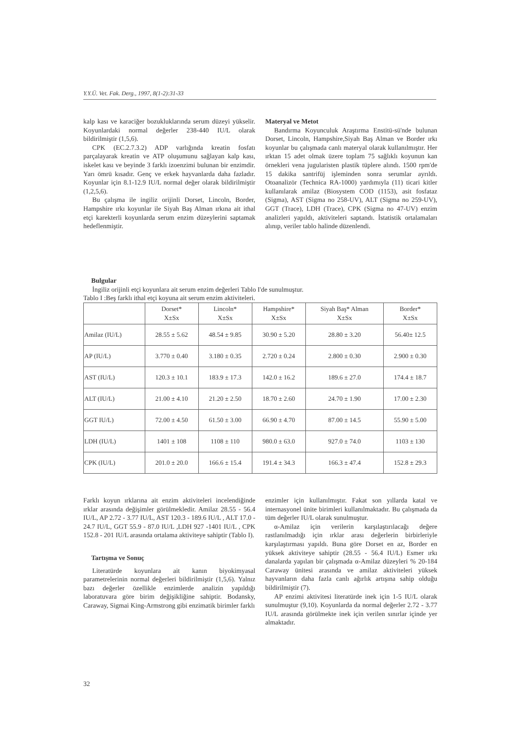Y.Y.Ü. Vet. Fak. Derg., 1997, 8(1-2):31-33
kalp kası ve karaciğer bozukluklarında serum düzeyi yükselir. Koyunlardaki normal değerler 238-440 IU/L olarak bildirilmiştir (1,5,6).
CPK (EC.2.7.3.2) ADP varlığında kreatin fosfatı parçalayarak kreatin ve ATP oluşumunu sağlayan kalp kası, iskelet kası ve beyinde 3 farklı izoenzimi bulunan bir enzimdir. Yarı ömrü kısadır. Genç ve erkek hayvanlarda daha fazladır. Koyunlar için 8.1-12.9 IU/L normal değer olarak bildirilmiştir (1,2,5,6).
Bu çalışma ile ingiliz orijinli Dorset, Lincoln, Border, Hampshire ırkı koyunlar ile Siyah Baş Alman ırkına ait ithal etçi karekterli koyunlarda serum enzim düzeylerini saptamak hedeflenmiştir.
Materyal ve Metot
Bandırma Koyunculuk Araştırma Enstitü-sü'nde bulunan Dorset, Lincoln, Hampshire,Siyah Baş Alman ve Border ırkı koyunlar bu çalışmada canlı materyal olarak kullanılmıştır. Her ırktan 15 adet olmak üzere toplam 75 sağlıklı koyunun kan örnekleri vena jugularisten plastik tüplere alındı. 1500 rpm'de 15 dakika santrifüj işleminden sonra serumlar ayrıldı. Otoanalizör (Technica RA-1000) yardımıyla (11) ticari kitler kullanılarak amilaz (Biosystem COD (1153), asit fosfataz (Sigma), AST (Sigma no 258-UV), ALT (Sigma no 259-UV), GGT (Trace), LDH (Trace), CPK (Sigma no 47-UV) enzim analizleri yapıldı, aktiviteleri saptandı. İstatistik ortalamaları alınıp, veriler tablo halinde düzenlendi.
Bulgular
İngiliz orijinli etçi koyunlara ait serum enzim değerleri Tablo I'de sunulmuştur.
Tablo I :Beş farklı ithal etçi koyuna ait serum enzim aktiviteleri.
| | Dorset* X±Sx | Lincoln* X±Sx | Hampshire* X±Sx | Siyah Baş* Alman X±Sx | Border* X±Sx |
| --- | --- | --- | --- | --- | --- |
| Amilaz (IU/L) | 28.55 ± 5.62 | 48.54 ± 9.85 | 30.90 ± 5.20 | 28.80 ± 3.20 | 56.40± 12.5 |
| AP (IU/L) | 3.770 ± 0.40 | 3.180 ± 0.35 | 2.720 ± 0.24 | 2.800 ± 0.30 | 2.900 ± 0.30 |
| AST (IU/L) | 120.3 ± 10.1 | 183.9 ± 17.3 | 142.0 ± 16.2 | 189.6 ± 27.0 | 174.4 ± 18.7 |
| ALT (IU/L) | 21.00 ± 4.10 | 21.20 ± 2.50 | 18.70 ± 2.60 | 24.70 ± 1.90 | 17.00 ± 2.30 |
| GGT IU/L) | 72.00 ± 4.50 | 61.50 ± 3.00 | 66.90 ± 4.70 | 87.00 ± 14.5 | 55.90 ± 5.00 |
| LDH (IU/L) | 1401 ± 108 | 1108 ± 110 | 980.0 ± 63.0 | 927.0 ± 74.0 | 1103 ± 130 |
| CPK (IU/L) | 201.0 ± 20.0 | 166.6 ± 15.4 | 191.4 ± 34.3 | 166.3 ± 47.4 | 152.8 ± 29.3 |
Farklı koyun ırklarına ait enzim aktiviteleri incelendiğinde ırklar arasında değişimler görülmekledir. Amilaz 28.55 - 56.4 IU/L, AP 2.72 - 3.77 IU/L, AST 120.3 - 189.6 IU/L , ALT 17.0 - 24.7 IU/L, GGT 55.9 - 87.0 IU/L ,LDH 927 -1401 IU/L , CPK 152.8 - 201 IU/L arasında ortalama aktiviteye sahiptir (Tablo I).
Tartışma ve Sonuç
Literatürde koyunlara ait kanın biyokimyasal parametrelerinin normal değerleri bildirilmiştir (1,5,6). Yalnız bazı değerler özellikle enzimlerde analizin yapıldığı laboratuvara göre birim değişikliğine sahiptir. Bodansky, Caraway, Sigmai King-Armstrong gibi enzimatik birimler farklı
enzimler için kullanılmıştır. Fakat son yıllarda katal ve internasyonel ünite birimleri kullanılmaktadır. Bu çalışmada da tüm değerler IU/L olarak sunulmuştur.
α-Amilaz için verilerin karşılaştırılacağı değere rastlanılmadığı için ırklar arası değerlerin birbirleriyle karşılaştırması yapıldı. Buna göre Dorset en az, Border en yüksek aktiviteye sahiptir (28.55 - 56.4 IU/L) Esmer ırkı danalarda yapılan bir çalışmada α-Amilaz düzeyleri % 20-184 Caraway ünitesi arasında ve amilaz aktiviteleri yüksek hayvanların daha fazla canlı ağırlık artışına sahip olduğu bildirilmiştir (7).
AP enzimi aktivitesi literatürde inek için 1-5 IU/L olarak sunulmuştur (9,10). Koyunlarda da normal değerler 2.72 - 3.77 IU/L arasında görülmekte inek için verilen sınırlar içinde yer almaktadır.
32